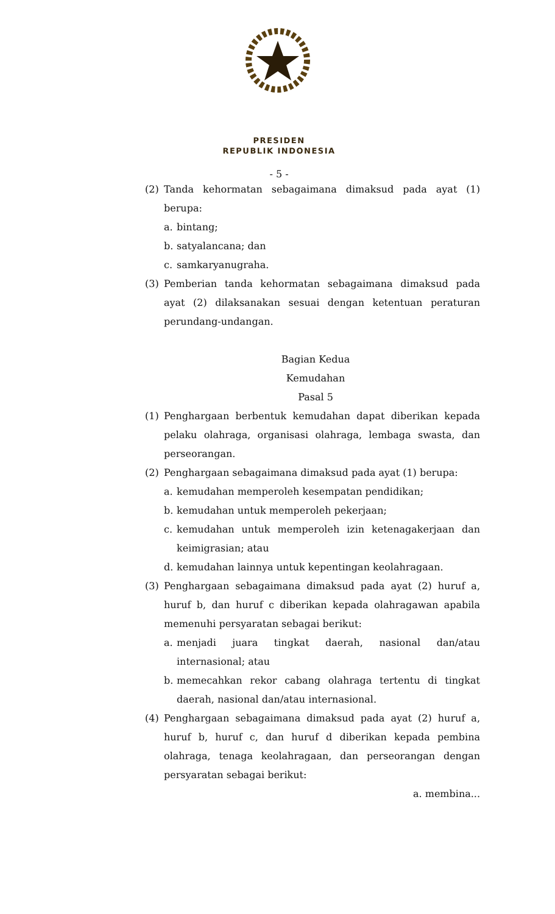PRESIDEN
REPUBLIK INDONESIA
- 5 -
(2) Tanda kehormatan sebagaimana dimaksud pada ayat (1) berupa:
a. bintang;
b. satyalancana; dan
c. samkaryanugraha.
(3) Pemberian tanda kehormatan sebagaimana dimaksud pada ayat (2) dilaksanakan sesuai dengan ketentuan peraturan perundang-undangan.
Bagian Kedua
Kemudahan
Pasal 5
(1) Penghargaan berbentuk kemudahan dapat diberikan kepada pelaku olahraga, organisasi olahraga, lembaga swasta, dan perseorangan.
(2) Penghargaan sebagaimana dimaksud pada ayat (1) berupa:
a. kemudahan memperoleh kesempatan pendidikan;
b. kemudahan untuk memperoleh pekerjaan;
c. kemudahan untuk memperoleh izin ketenagakerjaan dan keimigrasian; atau
d. kemudahan lainnya untuk kepentingan keolahragaan.
(3) Penghargaan sebagaimana dimaksud pada ayat (2) huruf a, huruf b, dan huruf c diberikan kepada olahragawan apabila memenuhi persyaratan sebagai berikut:
a. menjadi juara tingkat daerah, nasional dan/atau internasional; atau
b. memecahkan rekor cabang olahraga tertentu di tingkat daerah, nasional dan/atau internasional.
(4) Penghargaan sebagaimana dimaksud pada ayat (2) huruf a, huruf b, huruf c, dan huruf d diberikan kepada pembina olahraga, tenaga keolahragaan, dan perseorangan dengan persyaratan sebagai berikut:
a. membina...